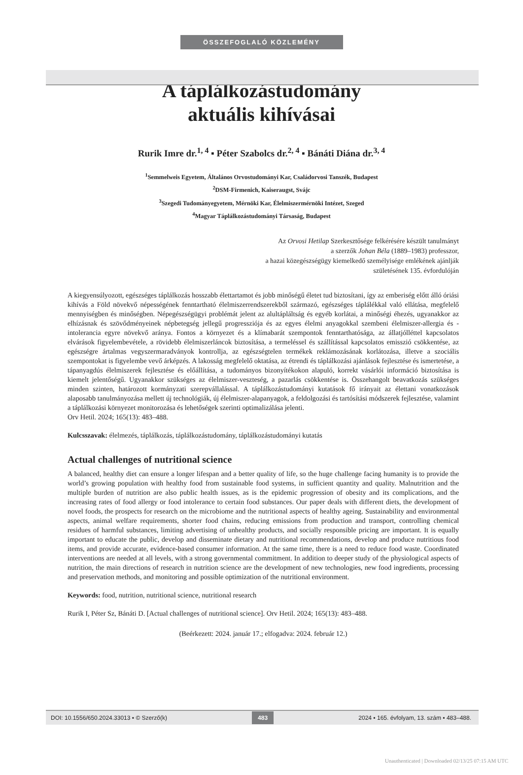ÖSSZEFOGLALÓ KÖZLEMÉNY
A táplálkozástudomány
aktuális kihívásai
Rurik Imre dr.<sup>1, 4</sup> ▪ Péter Szabolcs dr.<sup>2, 4</sup> ▪ Bánáti Diána dr.<sup>3, 4</sup>
<sup>1</sup> Semmelweis Egyetem, Általános Orvostudományi Kar, Családorvosi Tanszék, Budapest
<sup>2</sup> DSM-Firmenich, Kaiseraugst, Svájc
<sup>3</sup> Szegedi Tudományegyetem, Mérnöki Kar, Élelmiszermérnöki Intézet, Szeged
<sup>4</sup> Magyar Táplálkozástudományi Társaság, Budapest
Az Orvosi Hetilap Szerkesztősége felkérésére készült tanulmányt
a szerzők Johan Béla (1889–1983) professzor,
a hazai közegészségügy kiemelkedő személyisége emlékének ajánlják
születésének 135. évfordulóján
A kiegyensúlyozott, egészséges táplálkozás hosszabb élettartamot és jobb minőségű életet tud biztosítani, így az emberiség előtt álló óriási kihívás a Föld növekvő népességének fenntartható élelmiszerrendszerekből származó, egészséges táplálékkal való ellátása, megfelelő mennyiségben és minőségben. Népegészségügyi problémát jelent az alultápláltság és egyéb korlátai, a minőségi éhezés, ugyanakkor az elhízásnak és szövődményeinek népbetegség jellegű progressziója és az egyes élelmi anyagokkal szembeni élelmiszer-allergia és -intolerancia egyre növekvő aránya. Fontos a környezet és a klímabarát szempontok fenntarthatósága, az állatjólléttel kapcsolatos elvárások figyelembevétele, a rövidebb élelmiszerláncok biztosítása, a termeléssel és szállítással kapcsolatos emisszió csökkentése, az egészségre ártalmas vegyszermaradványok kontrollja, az egészségtelen termékek reklámozásának korlátozása, illetve a szociális szempontokat is figyelembe vevő árképzés. A lakosság megfelelő oktatása, az étrendi és táplálkozási ajánlások fejlesztése és ismertetése, a tápanyagdús élelmiszerek fejlesztése és előállítása, a tudományos bizonyítékokon alapuló, korrekt vásárlói információ biztosítása is kiemelt jelentőségű. Ugyanakkor szükséges az élelmiszer-veszteség, a pazarlás csökkentése is. Összehangolt beavatkozás szükséges minden szinten, határozott kormányzati szerepvállalással. A táplálkozástudományi kutatások fő irányait az élettani vonatkozások alaposabb tanulmányozása mellett új technológiák, új élelmiszer-alapanyagok, a feldolgozási és tartósítási módszerek fejlesztése, valamint a táplálkozási környezet monitorozása és lehetőségek szerinti optimalizálása jelenti.
Orv Hetil. 2024; 165(13): 483–488.
Kulcsszavak: élelmezés, táplálkozás, táplálkozástudomány, táplálkozástudományi kutatás
Actual challenges of nutritional science
A balanced, healthy diet can ensure a longer lifespan and a better quality of life, so the huge challenge facing humanity is to provide the world’s growing population with healthy food from sustainable food systems, in sufficient quantity and quality. Malnutrition and the multiple burden of nutrition are also public health issues, as is the epidemic progression of obesity and its complications, and the increasing rates of food allergy or food intolerance to certain food substances. Our paper deals with different diets, the development of novel foods, the prospects for research on the microbiome and the nutritional aspects of healthy ageing. Sustainability and environmental aspects, animal welfare requirements, shorter food chains, reducing emissions from production and transport, controlling chemical residues of harmful substances, limiting advertising of unhealthy products, and socially responsible pricing are important. It is equally important to educate the public, develop and disseminate dietary and nutritional recommendations, develop and produce nutritious food items, and provide accurate, evidence-based consumer information. At the same time, there is a need to reduce food waste. Coordinated interventions are needed at all levels, with a strong governmental commitment. In addition to deeper study of the physiological aspects of nutrition, the main directions of research in nutrition science are the development of new technologies, new food ingredients, processing and preservation methods, and monitoring and possible optimization of the nutritional environment.
Keywords: food, nutrition, nutritional science, nutritional research
Rurik I, Péter Sz, Bánáti D. [Actual challenges of nutritional science]. Orv Hetil. 2024; 165(13): 483–488.
(Beérkezett: 2024. január 17.; elfogadva: 2024. február 12.)
DOI: 10.1556/650.2024.33013 ▪ © Szerző(k) 483 2024 ▪ 165. évfolyam, 13. szám ▪ 483–488.
Unauthenticated | Downloaded 02/13/25 07:15 AM UTC